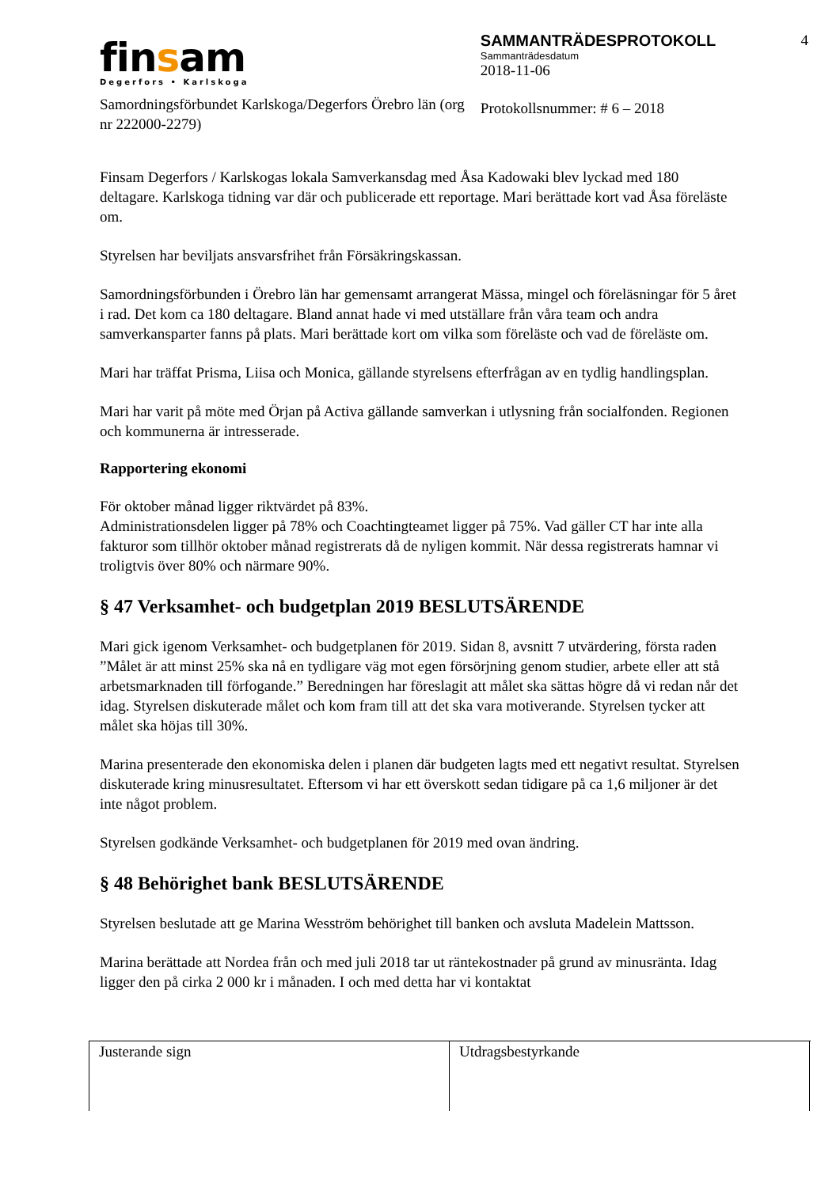4
finsam
Degerfors • Karlskoga
Samordningsförbundet Karlskoga/Degerfors Örebro län (org nr 222000-2279)
SAMMANTRÄDESPROTOKOLL
Sammanträdesdatum
2018-11-06
Protokollsnummer: # 6 – 2018
Finsam Degerfors / Karlskogas lokala Samverkansdag med Åsa Kadowaki blev lyckad med 180 deltagare. Karlskoga tidning var där och publicerade ett reportage. Mari berättade kort vad Åsa föreläste om.
Styrelsen har beviljats ansvarsfrihet från Försäkringskassan.
Samordningsförbunden i Örebro län har gemensamt arrangerat Mässa, mingel och föreläsningar för 5 året i rad. Det kom ca 180 deltagare. Bland annat hade vi med utställare från våra team och andra samverkansparter fanns på plats. Mari berättade kort om vilka som föreläste och vad de föreläste om.
Mari har träffat Prisma, Liisa och Monica, gällande styrelsens efterfrågan av en tydlig handlingsplan.
Mari har varit på möte med Örjan på Activa gällande samverkan i utlysning från socialfonden. Regionen och kommunerna är intresserade.
Rapportering ekonomi
För oktober månad ligger riktvärdet på 83%.
Administrationsdelen ligger på 78% och Coachtingteamet ligger på 75%. Vad gäller CT har inte alla fakturor som tillhör oktober månad registrerats då de nyligen kommit. När dessa registrerats hamnar vi troligtvis över 80% och närmare 90%.
§ 47 Verksamhet- och budgetplan 2019 BESLUTSÄRENDE
Mari gick igenom Verksamhet- och budgetplanen för 2019. Sidan 8, avsnitt 7 utvärdering, första raden ”Målet är att minst 25% ska nå en tydligare väg mot egen försörjning genom studier, arbete eller att stå arbetsmarknaden till förfogande.” Beredningen har föreslagit att målet ska sättas högre då vi redan når det idag. Styrelsen diskuterade målet och kom fram till att det ska vara motiverande. Styrelsen tycker att målet ska höjas till 30%.
Marina presenterade den ekonomiska delen i planen där budgeten lagts med ett negativt resultat. Styrelsen diskuterade kring minusresultatet. Eftersom vi har ett överskott sedan tidigare på ca 1,6 miljoner är det inte något problem.
Styrelsen godkände Verksamhet- och budgetplanen för 2019 med ovan ändring.
§ 48 Behörighet bank BESLUTSÄRENDE
Styrelsen beslutade att ge Marina Wesström behörighet till banken och avsluta Madelein Mattsson.
Marina berättade att Nordea från och med juli 2018 tar ut räntekostnader på grund av minusränta. Idag ligger den på cirka 2 000 kr i månaden. I och med detta har vi kontaktat
Justerande sign Utdragsbestyrkande